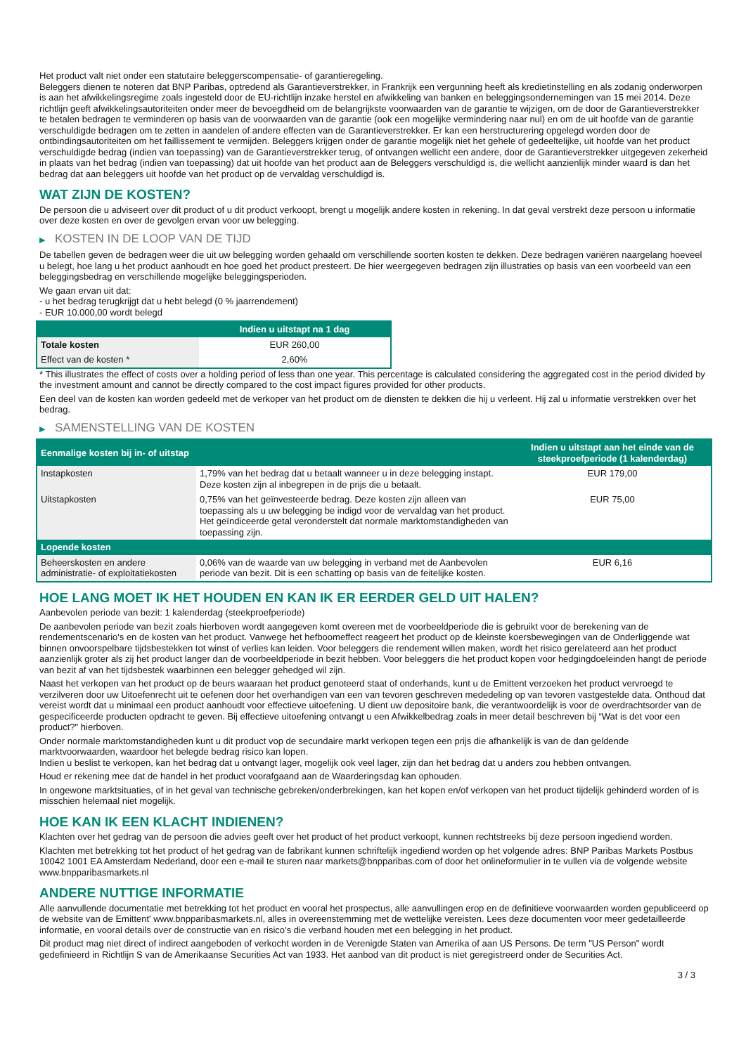Het product valt niet onder een statutaire beleggerscompensatie- of garantieregeling.
Beleggers dienen te noteren dat BNP Paribas, optredend als Garantieverstrekker, in Frankrijk een vergunning heeft als kredietinstelling en als zodanig onderworpen is aan het afwikkelingsregime zoals ingesteld door de EU-richtlijn inzake herstel en afwikkeling van banken en beleggingsondernemingen van 15 mei 2014. Deze richtlijn geeft afwikkelingsautoriteiten onder meer de bevoegdheid om de belangrijkste voorwaarden van de garantie te wijzigen, om de door de Garantieverstrekker te betalen bedragen te verminderen op basis van de voorwaarden van de garantie (ook een mogelijke vermindering naar nul) en om de uit hoofde van de garantie verschuldigde bedragen om te zetten in aandelen of andere effecten van de Garantieverstrekker. Er kan een herstructurering opgelegd worden door de ontbindingsautoriteiten om het faillissement te vermijden. Beleggers krijgen onder de garantie mogelijk niet het gehele of gedeeltelijke, uit hoofde van het product verschuldigde bedrag (indien van toepassing) van de Garantieverstrekker terug, of ontvangen wellicht een andere, door de Garantieverstrekker uitgegeven zekerheid in plaats van het bedrag (indien van toepassing) dat uit hoofde van het product aan de Beleggers verschuldigd is, die wellicht aanzienlijk minder waard is dan het bedrag dat aan beleggers uit hoofde van het product op de vervaldag verschuldigd is.
WAT ZIJN DE KOSTEN?
De persoon die u adviseert over dit product of u dit product verkoopt, brengt u mogelijk andere kosten in rekening. In dat geval verstrekt deze persoon u informatie over deze kosten en over de gevolgen ervan voor uw belegging.
▶ KOSTEN IN DE LOOP VAN DE TIJD
De tabellen geven de bedragen weer die uit uw belegging worden gehaald om verschillende soorten kosten te dekken. Deze bedragen variëren naargelang hoeveel u belegt, hoe lang u het product aanhoudt en hoe goed het product presteert. De hier weergegeven bedragen zijn illustraties op basis van een voorbeeld van een beleggingsbedrag en verschillende mogelijke beleggingsperioden.
We gaan ervan uit dat:
- u het bedrag terugkrijgt dat u hebt belegd (0 % jaarrendement)
- EUR 10.000,00 wordt belegd
| | Indien u uitstapt na 1 dag |
| --- | --- |
| Totale kosten | EUR 260,00 |
| Effect van de kosten * | 2,60% |
* This illustrates the effect of costs over a holding period of less than one year. This percentage is calculated considering the aggregated cost in the period divided by the investment amount and cannot be directly compared to the cost impact figures provided for other products.
Een deel van de kosten kan worden gedeeld met de verkoper van het product om de diensten te dekken die hij u verleent. Hij zal u informatie verstrekken over het bedrag.
▶ SAMENSTELLING VAN DE KOSTEN
| Eenmalige kosten bij in- of uitstap | | Indien u uitstapt aan het einde van de steekproefperiode (1 kalenderdag) |
| --- | --- | --- |
| Instapkosten | 1,79% van het bedrag dat u betaalt wanneer u in deze belegging instapt. Deze kosten zijn al inbegrepen in de prijs die u betaalt. | EUR 179,00 |
| Uitstapkosten | 0,75% van het geïnvesteerde bedrag. Deze kosten zijn alleen van toepassing als u uw belegging be indigd voor de vervaldag van het product. Het geïndiceerde getal veronderstelt dat normale marktomstandigheden van toepassing zijn. | EUR 75,00 |
| Lopende kosten | | |
| Beheerskosten en andere administratie- of exploitatiekosten | 0,06% van de waarde van uw belegging in verband met de Aanbevolen periode van bezit. Dit is een schatting op basis van de feitelijke kosten. | EUR 6,16 |
HOE LANG MOET IK HET HOUDEN EN KAN IK ER EERDER GELD UIT HALEN?
Aanbevolen periode van bezit: 1 kalenderdag (steekproefperiode)
De aanbevolen periode van bezit zoals hierboven wordt aangegeven komt overeen met de voorbeeldperiode die is gebruikt voor de berekening van de rendementscenario's en de kosten van het product. Vanwege het hefboomeffect reageert het product op de kleinste koersbewegingen van de Onderliggende wat binnen onvoorspelbare tijdsbestekken tot winst of verlies kan leiden. Voor beleggers die rendement willen maken, wordt het risico gerelateerd aan het product aanzienlijk groter als zij het product langer dan de voorbeeldperiode in bezit hebben. Voor beleggers die het product kopen voor hedgingdoeleinden hangt de periode van bezit af van het tijdsbestek waarbinnen een belegger gehedged wil zijn.
Naast het verkopen van het product op de beurs waaraan het product genoteerd staat of onderhands, kunt u de Emittent verzoeken het product vervroegd te verzilveren door uw Uitoefenrecht uit te oefenen door het overhandigen van een van tevoren geschreven mededeling op van tevoren vastgestelde data. Onthoud dat vereist wordt dat u minimaal een product aanhoudt voor effectieve uitoefening. U dient uw depositoire bank, die verantwoordelijk is voor de overdrachtsorder van de gespecificeerde producten opdracht te geven. Bij effectieve uitoefening ontvangt u een Afwikkelbedrag zoals in meer detail beschreven bij “Wat is det voor een product?" hierboven.
Onder normale marktomstandigheden kunt u dit product vop de secundaire markt verkopen tegen een prijs die afhankelijk is van de dan geldende marktvoorwaarden, waardoor het belegde bedrag risico kan lopen.
Indien u beslist te verkopen, kan het bedrag dat u ontvangt lager, mogelijk ook veel lager, zijn dan het bedrag dat u anders zou hebben ontvangen.
Houd er rekening mee dat de handel in het product voorafgaand aan de Waarderingsdag kan ophouden.
In ongewone marktsituaties, of in het geval van technische gebreken/onderbrekingen, kan het kopen en/of verkopen van het product tijdelijk gehinderd worden of is misschien helemaal niet mogelijk.
HOE KAN IK EEN KLACHT INDIENEN?
Klachten over het gedrag van de persoon die advies geeft over het product of het product verkoopt, kunnen rechtstreeks bij deze persoon ingediend worden.
Klachten met betrekking tot het product of het gedrag van de fabrikant kunnen schriftelijk ingediend worden op het volgende adres: BNP Paribas Markets Postbus 10042 1001 EA Amsterdam Nederland, door een e-mail te sturen naar markets@bnpparibas.com of door het onlineformulier in te vullen via de volgende website www.bnpparibasmarkets.nl
ANDERE NUTTIGE INFORMATIE
Alle aanvullende documentatie met betrekking tot het product en vooral het prospectus, alle aanvullingen erop en de definitieve voorwaarden worden gepubliceerd op de website van de Emittent' www.bnpparibasmarkets.nl, alles in overeenstemming met de wettelijke vereisten. Lees deze documenten voor meer gedetailleerde informatie, en vooral details over de constructie van en risico’s die verband houden met een belegging in het product.
Dit product mag niet direct of indirect aangeboden of verkocht worden in de Verenigde Staten van Amerika of aan US Persons. De term "US Person" wordt gedefinieerd in Richtlijn S van de Amerikaanse Securities Act van 1933. Het aanbod van dit product is niet geregistreerd onder de Securities Act.
3 / 3